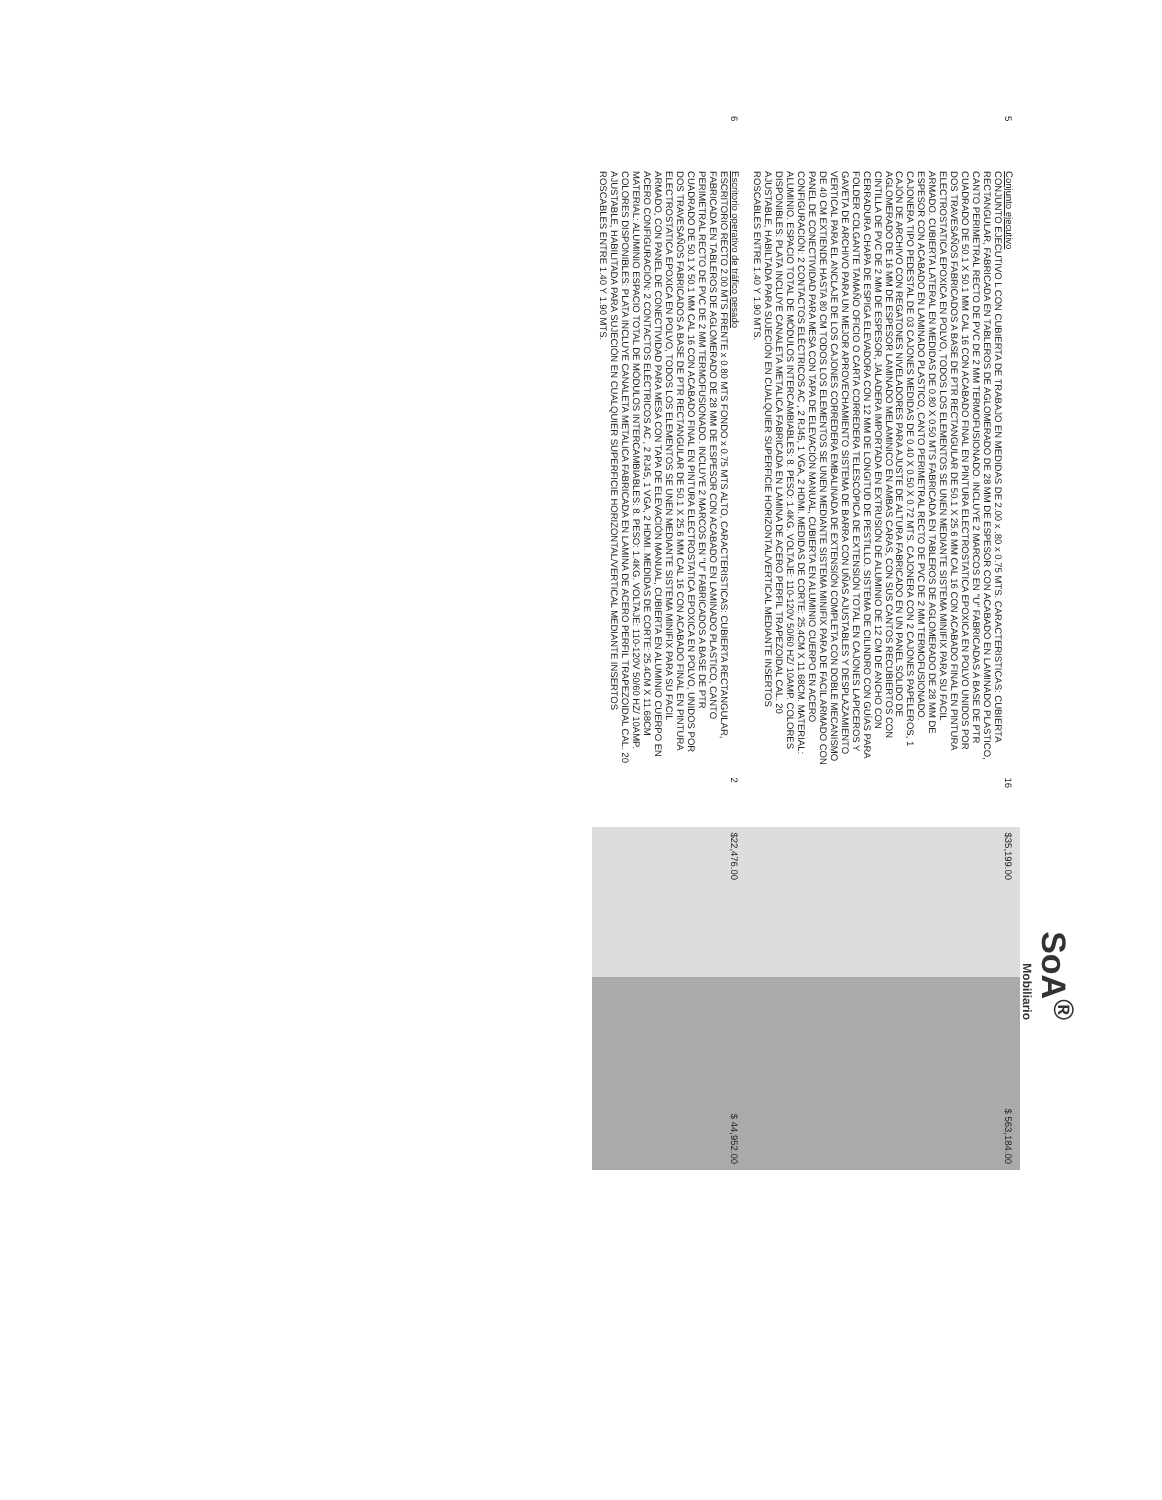SoA<sup>®</sup>
Mobiliario
| 5 | Conjunto ejecutivo CONJUNTO EJECUTIVO L CON CUBIERTA DE TRABAJO EN MEDIDAS DE 2.00 x .80 x 0.75 MTS. CARACTERISTICAS: CUBIERTA RECTANGULAR, FABRICADA EN TABLEROS DE AGLOMERADO DE 28 MM DE ESPESOR CON ACABADO EN LAMINADO PLASTICO, CANTO PERIMETRAL RECTO DE PVC DE 2 MM TERMOFUSIONADO. INCLUYE 2 MARCOS EN "U" FABRICADAS A BASE DE PTR CUADRADO DE 50.1 X 50.1 MM CAL 16 CON ACABADO FINAL EN PINTURA ELECTROSTATICA EPOXICA EN POLVO UNIDOS POR DOS TRAVESAÑOS FABRICADOS A BASE DE PTR RECTANGULAR DE 50.1 X 25.6 MM CAL 16 CON ACABADO FINAL EN PINTURA ELECTROSTATICA EPOXICA EN POLVO, TODOS LOS ELEMENTOS SE UNEN MEDIANTE SISTEMA MINIFIX PARA SU FACIL ARMADO. CUBIERTA LATERAL EN MEDIDAS DE 0.80 X 0.50 MTS FABRICADA EN TABLEROS DE AGLOMERADO DE 28 MM DE ESPESOR CON ACABADO EN LAMINADO PLASTICO, CANTO PERIMETRAL RECTO DE PVC DE 2 MM TERMOFUSIONADO. CAJONERA TIPO PEDESTAL DE 03 CAJONES MEDIDAS DE 0.40 X 0.50 X 0.72 MTS. CAJONERA CON 2 CAJONES PAPELEROS, 1 CAJÓN DE ARCHIVO CON REGATONES NIVELADORES PARA AJUSTE DE ALTURA FABRICADO EN UN PANEL SÓLIDO DE AGLOMERADO DE 16 MM DE ESPESOR LAMINADO MELAMINICO EN AMBAS CARAS, CON SUS CANTOS RECUBIERTOS CON CINTILLA DE PVC DE 2 MM DE ESPESOR, JALADERA IMPORTADA EN EXTRUSIÓN DE ALUMINIO DE 12 CM DE ANCHO CON CERRADURA CHAPA DE ESPIGA ELEVADORA CON 12 MM DE LONGITUD DE PESTILLO. SISTEMA DE CILINDRO CON GUÍAS PARA FOLDER COLGANTE TAMAÑO OFICIO O CARTA CORREDERA TELESCÓPICA DE EXTENSIÓN TOTAL EN CAJONES LAPICEROS Y GAVETA DE ARCHIVO PARA UN MEJOR APROVECHAMIENTO SISTEMA DE BARRA CON UÑAS AJUSTABLES Y DESPLAZAMIENTO VERTICAL PARA EL ANCLAJE DE LOS CAJONES CORREDERA EMBALINADA DE EXTENSIÓN COMPLETA CON DOBLE MECANISMO DE 40 CM EXTIENDE HASTA 80 CM TODOS LOS ELEMENTOS SE UNEN MEDIANTE SISTEMA MINIFIX PARA DE FACIL ARMADO CON PANEL DE CONECTIVIDAD PARA MESA CON TAPA DE ELEVACIÓN MANUAL, CUBIERTA EN ALUMINIO CUERPO EN ACERO CONFIGURACIÓN: 2 CONTACTOS ELÉCTRICOS AC , 2 RJ45, 1 VGA, 2 HDMI. MEDIDAS DE CORTE: 25.4CM X 11.68CM. MATERIAL: ALUMINIO. ESPACIO TOTAL DE MÓDULOS INTERCAMBIABLES: 8. PESO: 1.4KG. VOLTAJE: 110-120V 50/60 HZ/ 10AMP. COLORES DISPONIBLES: PLATA INCLUYE CANALETA METALICA FABRICADA EN LAMINA DE ACERO PERFIL TRAPEZOIDAL CAL. 20 AJUSTABLE, HABILTADA PARA SUJECIÓN EN CUALQUIER SUPERFICIE HORIZONTAL/VERTICAL MEDIANTE INSERTOS ROSCABLES ENTRE 1.40 Y 1.90 MTS. | 16 | $35,199.00 | $ 563,184.00 |
| 6 | Escritorio operativo de tráfico pesado ESCRITORIO RECTO 2.00 MTS FRENTE x 0.80 MTS FONDO x 0.75 MTS ALTO, CARACTERISTICAS: CUBIERTA RECTANGULAR, FABRICADA EN TABLEROS DE AGLOMERADO DE 28 MM DE ESPESOR CON ACABADO EN LAMINADO PLASTICO, CANTO PERIMETRAL RECTO DE PVC DE 2 MM TERMOFUSIONADO. INCLUYE 2 MARCOS EN "U" FABRICADOS A BASE DE PTR CUADRADO DE 50.1 X 50.1 MM CAL 16 CON ACABADO FINAL EN PINTURA ELECTROSTATICA EPOXICA EN POLVO, UNIDOS POR DOS TRAVESAÑOS FABRICADOS A BASE DE PTR RECTANGULAR DE 50.1 X 25.6 MM CAL 16 CON ACABADO FINAL EN PINTURA ELECTROSTATICA EPOXICA EN POLVO, TODOS LOS ELEMENTOS SE UNEN MEDIANTE SISTEMA MINIFIX PARA SU FACIL ARMADO, CON PANEL DE CONECTIVIDAD PARA MESA CON TAPA DE ELEVACIÓN MANUAL, CUBIERTA EN ALUMINIO CUERPO EN ACERO CONFIGURACIÓN: 2 CONTACTOS ELÉCTRICOS AC , 2 RJ45, 1 VGA, 2 HDMI. MEDIDAS DE CORTE: 25.4CM X 11.68CM MATERIAL: ALUMINIO ESPACIO TOTAL DE MÓDULOS INTERCAMBIABLES: 8. PESO: 1.4KG. VOLTAJE: 110-120V 50/60 HZ/ 10AMP. COLORES DISPONIBLES: PLATA INCLUYE CANALETA METALICA FABRICADA EN LAMINA DE ACERO PERFIL TRAPEZOIDAL CAL. 20 AJUSTABLE, HABILITADA PARA SUJECIÓN EN CUALQUIER SUPERFICIE HORIZONTAL/VERTICAL MEDIANTE INSERTOS ROSCABLES ENTRE 1.40 Y 1.90 MTS. | 2 | $22,476.00 | $ 44,952.00 |